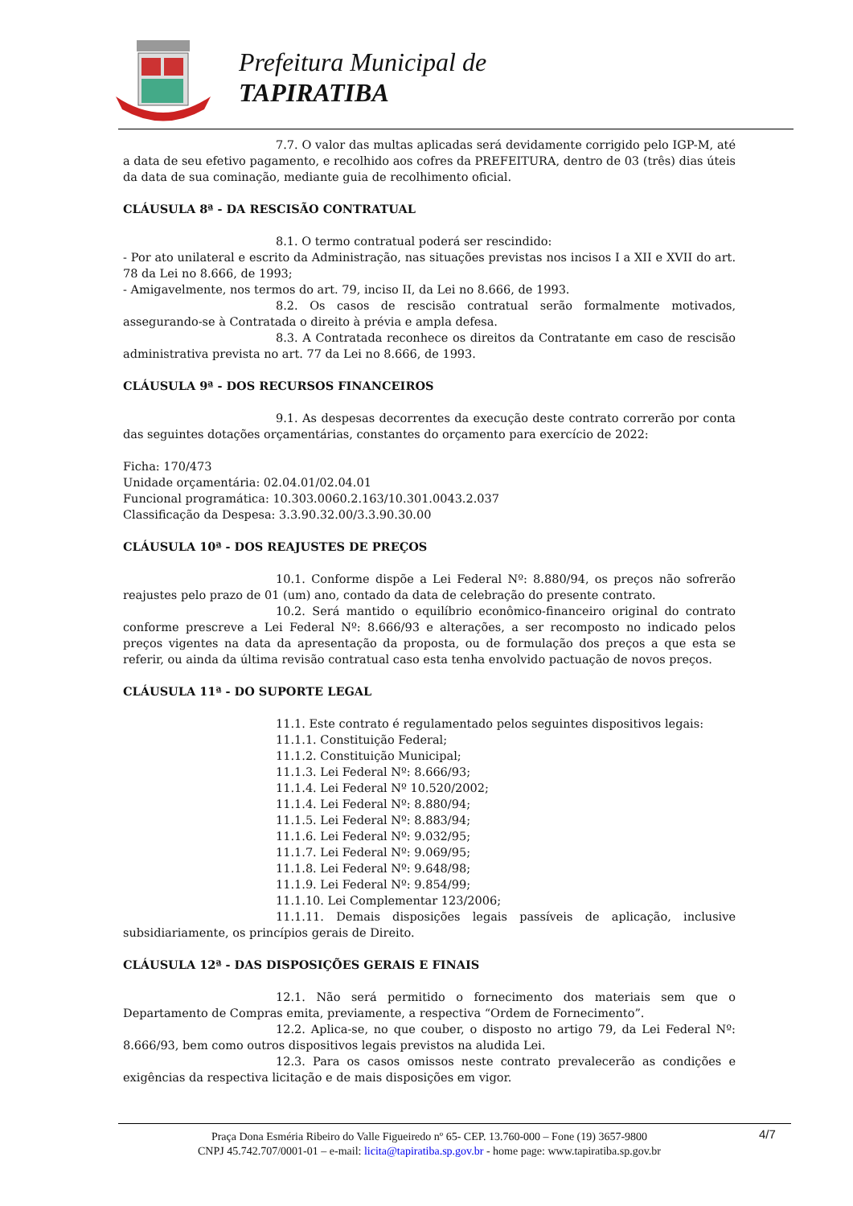Prefeitura Municipal de
TAPIRATIBA
7.7. O valor das multas aplicadas será devidamente corrigido pelo IGP-M, até a data de seu efetivo pagamento, e recolhido aos cofres da PREFEITURA, dentro de 03 (três) dias úteis da data de sua cominação, mediante guia de recolhimento oficial.
CLÁUSULA 8ª - DA RESCISÃO CONTRATUAL
8.1. O termo contratual poderá ser rescindido:
- Por ato unilateral e escrito da Administração, nas situações previstas nos incisos I a XII e XVII do art. 78 da Lei no 8.666, de 1993;
- Amigavelmente, nos termos do art. 79, inciso II, da Lei no 8.666, de 1993.
8.2. Os casos de rescisão contratual serão formalmente motivados, assegurando-se à Contratada o direito à prévia e ampla defesa.
8.3. A Contratada reconhece os direitos da Contratante em caso de rescisão administrativa prevista no art. 77 da Lei no 8.666, de 1993.
CLÁUSULA 9ª - DOS RECURSOS FINANCEIROS
9.1. As despesas decorrentes da execução deste contrato correrão por conta das seguintes dotações orçamentárias, constantes do orçamento para exercício de 2022:
Ficha: 170/473
Unidade orçamentária: 02.04.01/02.04.01
Funcional programática: 10.303.0060.2.163/10.301.0043.2.037
Classificação da Despesa: 3.3.90.32.00/3.3.90.30.00
CLÁUSULA 10ª - DOS REAJUSTES DE PREÇOS
10.1. Conforme dispõe a Lei Federal Nº: 8.880/94, os preços não sofrerão reajustes pelo prazo de 01 (um) ano, contado da data de celebração do presente contrato.
10.2. Será mantido o equilíbrio econômico-financeiro original do contrato conforme prescreve a Lei Federal Nº: 8.666/93 e alterações, a ser recomposto no indicado pelos preços vigentes na data da apresentação da proposta, ou de formulação dos preços a que esta se referir, ou ainda da última revisão contratual caso esta tenha envolvido pactuação de novos preços.
CLÁUSULA 11ª - DO SUPORTE LEGAL
11.1. Este contrato é regulamentado pelos seguintes dispositivos legais:
11.1.1. Constituição Federal;
11.1.2. Constituição Municipal;
11.1.3. Lei Federal Nº: 8.666/93;
11.1.4. Lei Federal Nº 10.520/2002;
11.1.4. Lei Federal Nº: 8.880/94;
11.1.5. Lei Federal Nº: 8.883/94;
11.1.6. Lei Federal Nº: 9.032/95;
11.1.7. Lei Federal Nº: 9.069/95;
11.1.8. Lei Federal Nº: 9.648/98;
11.1.9. Lei Federal Nº: 9.854/99;
11.1.10. Lei Complementar 123/2006;
11.1.11. Demais disposições legais passíveis de aplicação, inclusive subsidiariamente, os princípios gerais de Direito.
CLÁUSULA 12ª - DAS DISPOSIÇÕES GERAIS E FINAIS
12.1. Não será permitido o fornecimento dos materiais sem que o Departamento de Compras emita, previamente, a respectiva “Ordem de Fornecimento”.
12.2. Aplica-se, no que couber, o disposto no artigo 79, da Lei Federal Nº: 8.666/93, bem como outros dispositivos legais previstos na aludida Lei.
12.3. Para os casos omissos neste contrato prevalecerão as condições e exigências da respectiva licitação e de mais disposições em vigor.
Praça Dona Esméria Ribeiro do Valle Figueiredo nº 65- CEP. 13.760-000 – Fone (19) 3657-9800
CNPJ 45.742.707/0001-01 – e-mail: licita@tapiratiba.sp.gov.br - home page: www.tapiratiba.sp.gov.br
4/7